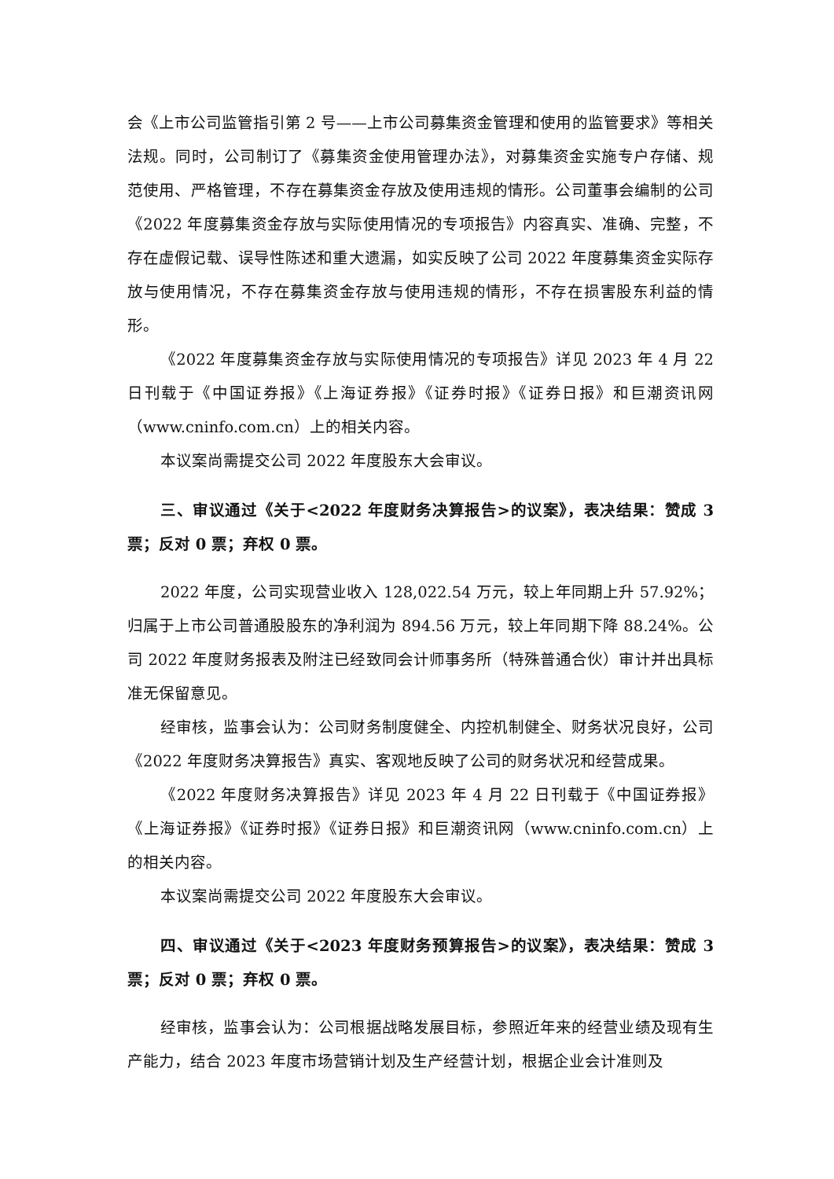会《上市公司监管指引第 2 号——上市公司募集资金管理和使用的监管要求》等相关法规。同时，公司制订了《募集资金使用管理办法》，对募集资金实施专户存储、规范使用、严格管理，不存在募集资金存放及使用违规的情形。公司董事会编制的公司《2022 年度募集资金存放与实际使用情况的专项报告》内容真实、准确、完整，不存在虚假记载、误导性陈述和重大遗漏，如实反映了公司 2022 年度募集资金实际存放与使用情况，不存在募集资金存放与使用违规的情形，不存在损害股东利益的情形。
《2022 年度募集资金存放与实际使用情况的专项报告》详见 2023 年 4 月 22 日刊载于《中国证券报》《上海证券报》《证券时报》《证券日报》和巨潮资讯网（www.cninfo.com.cn）上的相关内容。
本议案尚需提交公司 2022 年度股东大会审议。
三、审议通过《关于<2022 年度财务决算报告>的议案》，表决结果：赞成 3 票；反对 0 票；弃权 0 票。
2022 年度，公司实现营业收入 128,022.54 万元，较上年同期上升 57.92%；归属于上市公司普通股股东的净利润为 894.56 万元，较上年同期下降 88.24%。公司 2022 年度财务报表及附注已经致同会计师事务所（特殊普通合伙）审计并出具标准无保留意见。
经审核，监事会认为：公司财务制度健全、内控机制健全、财务状况良好，公司《2022 年度财务决算报告》真实、客观地反映了公司的财务状况和经营成果。
《2022 年度财务决算报告》详见 2023 年 4 月 22 日刊载于《中国证券报》《上海证券报》《证券时报》《证券日报》和巨潮资讯网（www.cninfo.com.cn）上的相关内容。
本议案尚需提交公司 2022 年度股东大会审议。
四、审议通过《关于<2023 年度财务预算报告>的议案》，表决结果：赞成 3 票；反对 0 票；弃权 0 票。
经审核，监事会认为：公司根据战略发展目标，参照近年来的经营业绩及现有生产能力，结合 2023 年度市场营销计划及生产经营计划，根据企业会计准则及